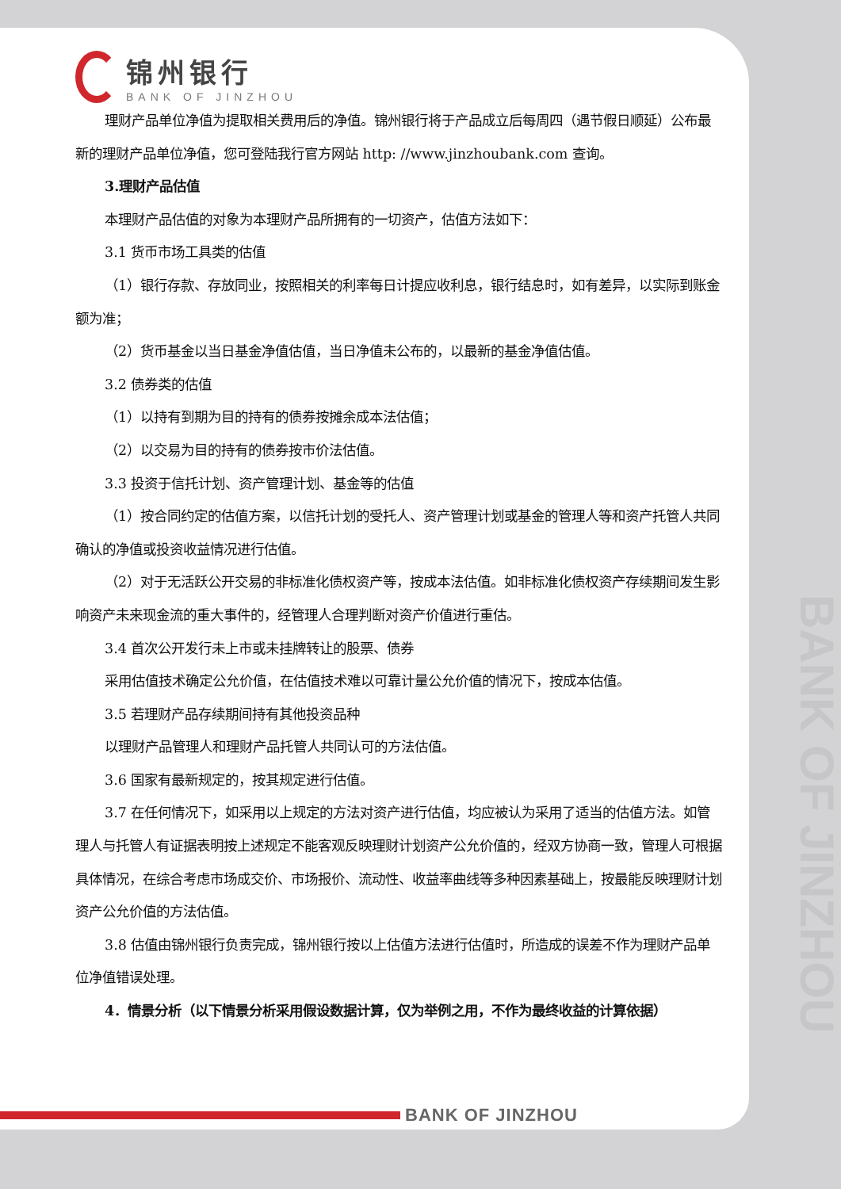BANK OF JINZHOU
锦州银行
BANK OF JINZHOU
理财产品单位净值为提取相关费用后的净值。锦州银行将于产品成立后每周四（遇节假日顺延）公布最新的理财产品单位净值，您可登陆我行官方网站 http: //www.jinzhoubank.com 查询。
3.理财产品估值
本理财产品估值的对象为本理财产品所拥有的一切资产，估值方法如下：
3.1 货币市场工具类的估值
（1）银行存款、存放同业，按照相关的利率每日计提应收利息，银行结息时，如有差异，以实际到账金额为准；
（2）货币基金以当日基金净值估值，当日净值未公布的，以最新的基金净值估值。
3.2 债券类的估值
（1）以持有到期为目的持有的债券按摊余成本法估值；
（2）以交易为目的持有的债券按市价法估值。
3.3 投资于信托计划、资产管理计划、基金等的估值
（1）按合同约定的估值方案，以信托计划的受托人、资产管理计划或基金的管理人等和资产托管人共同确认的净值或投资收益情况进行估值。
（2）对于无活跃公开交易的非标准化债权资产等，按成本法估值。如非标准化债权资产存续期间发生影响资产未来现金流的重大事件的，经管理人合理判断对资产价值进行重估。
3.4 首次公开发行未上市或未挂牌转让的股票、债券
采用估值技术确定公允价值，在估值技术难以可靠计量公允价值的情况下，按成本估值。
3.5 若理财产品存续期间持有其他投资品种
以理财产品管理人和理财产品托管人共同认可的方法估值。
3.6 国家有最新规定的，按其规定进行估值。
3.7 在任何情况下，如采用以上规定的方法对资产进行估值，均应被认为采用了适当的估值方法。如管理人与托管人有证据表明按上述规定不能客观反映理财计划资产公允价值的，经双方协商一致，管理人可根据具体情况，在综合考虑市场成交价、市场报价、流动性、收益率曲线等多种因素基础上，按最能反映理财计划资产公允价值的方法估值。
3.8 估值由锦州银行负责完成，锦州银行按以上估值方法进行估值时，所造成的误差不作为理财产品单位净值错误处理。
4．情景分析（以下情景分析采用假设数据计算，仅为举例之用，不作为最终收益的计算依据）
BANK OF JINZHOU